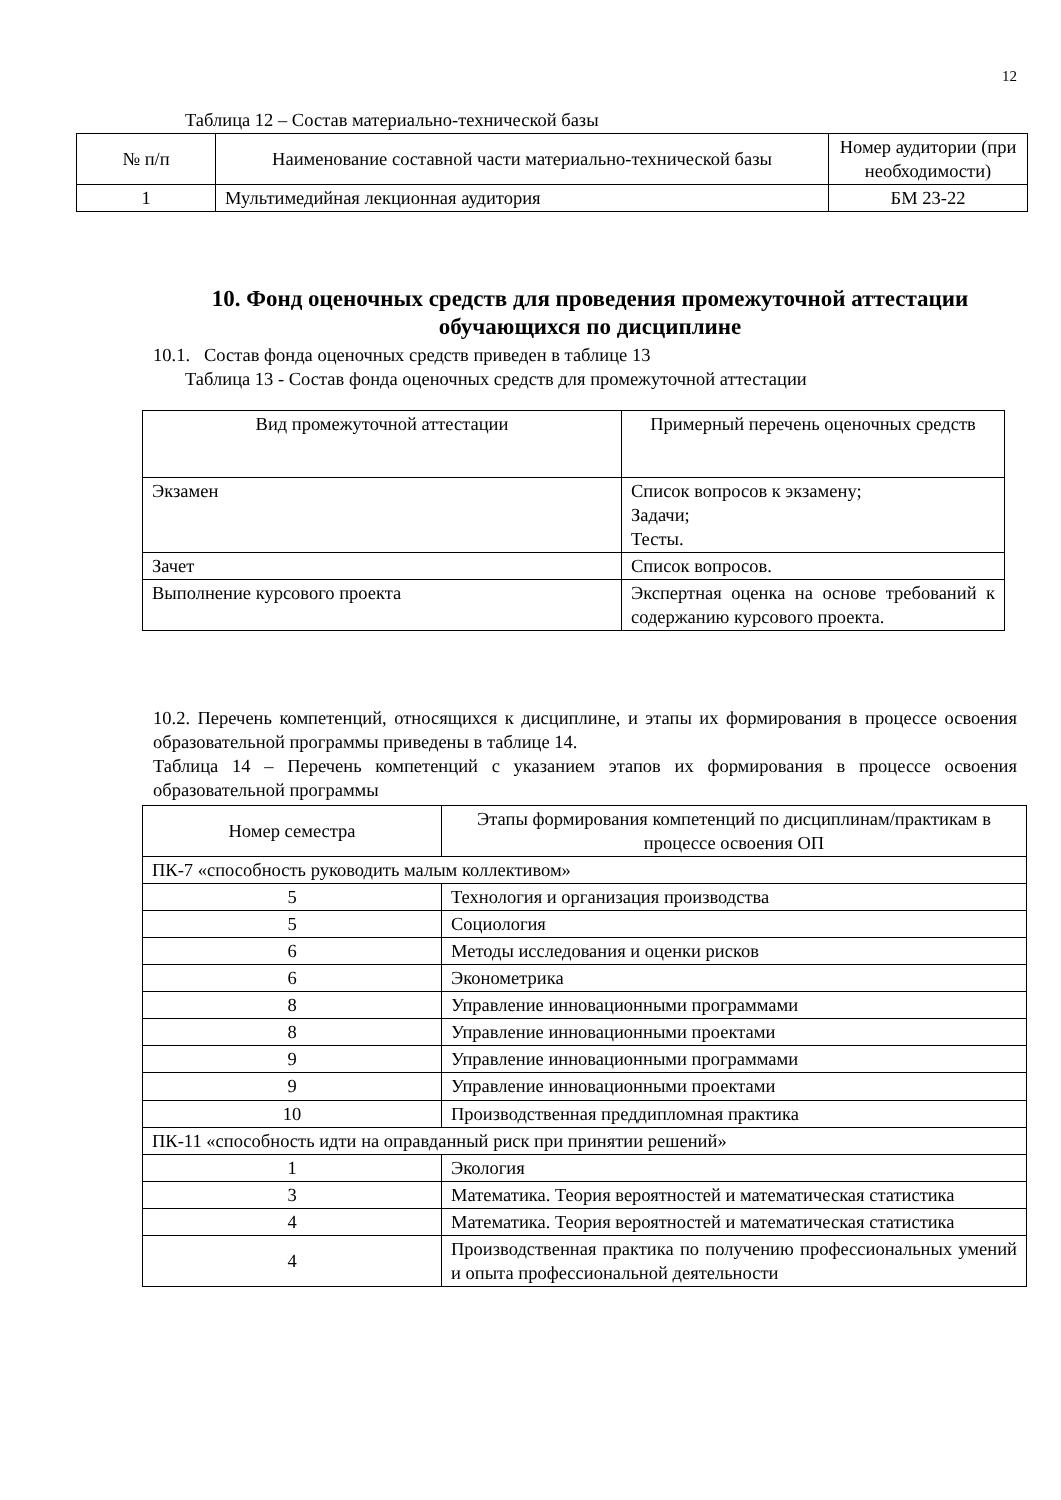12
Таблица 12 – Состав материально-технической базы
| № п/п | Наименование составной части материально-технической базы | Номер аудитории (при необходимости) |
| --- | --- | --- |
| 1 | Мультимедийная лекционная аудитория | БМ 23-22 |
10. Фонд оценочных средств для проведения промежуточной аттестации обучающихся по дисциплине
10.1. Состав фонда оценочных средств приведен в таблице 13
Таблица 13 - Состав фонда оценочных средств для промежуточной аттестации
| Вид промежуточной аттестации | Примерный перечень оценочных средств |
| --- | --- |
| Экзамен | Список вопросов к экзамену; Задачи; Тесты. |
| Зачет | Список вопросов. |
| Выполнение курсового проекта | Экспертная оценка на основе требований к содержанию курсового проекта. |
10.2. Перечень компетенций, относящихся к дисциплине, и этапы их формирования в процессе освоения образовательной программы приведены в таблице 14.
Таблица 14 – Перечень компетенций с указанием этапов их формирования в процессе освоения образовательной программы
| Номер семестра | Этапы формирования компетенций по дисциплинам/практикам в процессе освоения ОП |
| --- | --- |
| ПК-7 «способность руководить малым коллективом» | |
| 5 | Технология и организация производства |
| 5 | Социология |
| 6 | Методы исследования и оценки рисков |
| 6 | Эконометрика |
| 8 | Управление инновационными программами |
| 8 | Управление инновационными проектами |
| 9 | Управление инновационными программами |
| 9 | Управление инновационными проектами |
| 10 | Производственная преддипломная практика |
| ПК-11 «способность идти на оправданный риск при принятии решений» | |
| 1 | Экология |
| 3 | Математика. Теория вероятностей и математическая статистика |
| 4 | Математика. Теория вероятностей и математическая статистика |
| 4 | Производственная практика по получению профессиональных умений и опыта профессиональной деятельности |